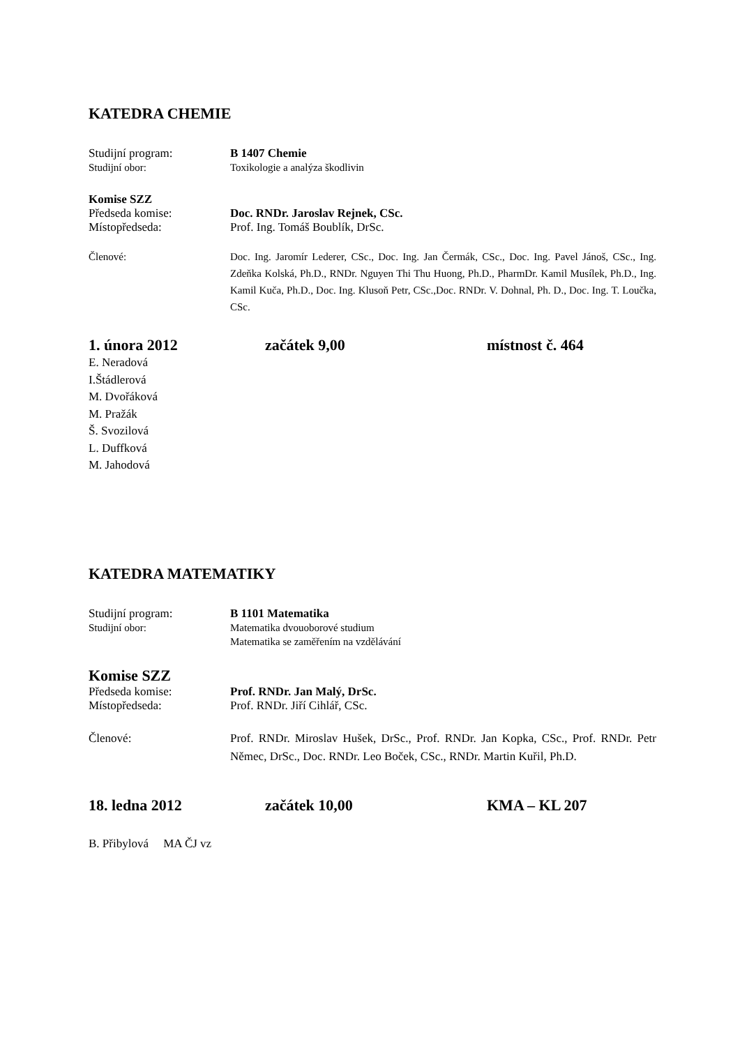KATEDRA CHEMIE
Studijní program: B 1407 Chemie
Studijní obor: Toxikologie a analýza škodlivin
Komise SZZ
Předseda komise: Doc. RNDr. Jaroslav Rejnek, CSc.
Místopředseda: Prof. Ing. Tomáš Boublík, DrSc.
Členové: Doc. Ing. Jaromír Lederer, CSc., Doc. Ing. Jan Čermák, CSc., Doc. Ing. Pavel Jánoš, CSc., Ing. Zdeňka Kolská, Ph.D., RNDr. Nguyen Thi Thu Huong, Ph.D., PharmDr. Kamil Musílek, Ph.D., Ing. Kamil Kuča, Ph.D., Doc. Ing. Klusoň Petr, CSc.,Doc. RNDr. V. Dohnal, Ph. D., Doc. Ing. T. Loučka, CSc.
1. února 2012 začátek 9,00 místnost č. 464
E. Neradová
I.Štádlerová
M. Dvořáková
M. Pražák
Š. Svozilová
L. Duffková
M. Jahodová
KATEDRA MATEMATIKY
Studijní program: B 1101 Matematika
Studijní obor: Matematika dvouoborové studium
Matematika se zaměřením na vzdělávání
Komise SZZ
Předseda komise: Prof. RNDr. Jan Malý, DrSc.
Místopředseda: Prof. RNDr. Jiří Cihlář, CSc.
Členové: Prof. RNDr. Miroslav Hušek, DrSc., Prof. RNDr. Jan Kopka, CSc., Prof. RNDr. Petr Němec, DrSc., Doc. RNDr. Leo Boček, CSc., RNDr. Martin Kuřil, Ph.D.
18. ledna 2012 začátek 10,00 KMA – KL 207
B. Přibylová MA ČJ vz